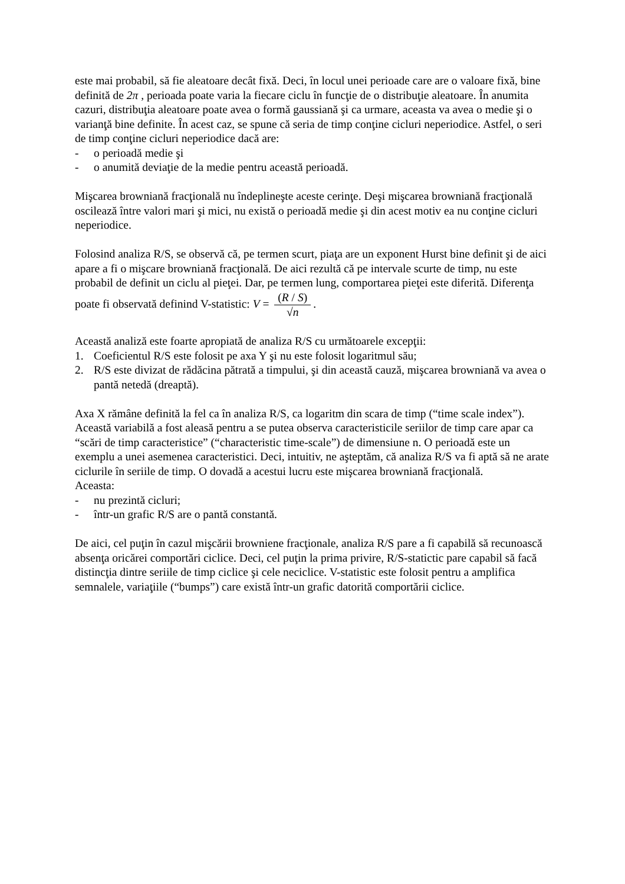este mai probabil, să fie aleatoare decât fixă. Deci, în locul unei perioade care are o valoare fixă, bine definită de 2π , perioada poate varia la fiecare ciclu în funcţie de o distribuţie aleatoare. În anumita cazuri, distribuţia aleatoare poate avea o formă gaussiană şi ca urmare, aceasta va avea o medie şi o varianţă bine definite. În acest caz, se spune că seria de timp conţine cicluri neperiodice. Astfel, o seri de timp conţine cicluri neperiodice dacă are:
- o perioadă medie şi
- o anumită deviaţie de la medie pentru această perioadă.
Mişcarea browniană fracţională nu îndeplineşte aceste cerinţe. Deşi mişcarea browniană fracţională oscilează între valori mari şi mici, nu există o perioadă medie şi din acest motiv ea nu conţine cicluri neperiodice.
Folosind analiza R/S, se observă că, pe termen scurt, piaţa are un exponent Hurst bine definit şi de aici apare a fi o mişcare browniană fracţională. De aici rezultă că pe intervale scurte de timp, nu este probabil de definit un ciclu al pieţei. Dar, pe termen lung, comportarea pieţei este diferită. Diferenţa poate fi observată definind V-statistic: V = (R / S) √n.
Această analiză este foarte apropiată de analiza R/S cu următoarele excepţii:
1. Coeficientul R/S este folosit pe axa Y şi nu este folosit logaritmul său;
2. R/S este divizat de rădăcina pătrată a timpului, şi din această cauză, mişcarea browniană va avea o pantă netedă (dreaptă).
Axa X rămâne definită la fel ca în analiza R/S, ca logaritm din scara de timp (“time scale index”). Această variabilă a fost aleasă pentru a se putea observa caracteristicile seriilor de timp care apar ca “scări de timp caracteristice” (“characteristic time-scale”) de dimensiune n. O perioadă este un exemplu a unei asemenea caracteristici. Deci, intuitiv, ne aşteptăm, că analiza R/S va fi aptă să ne arate ciclurile în seriile de timp. O dovadă a acestui lucru este mişcarea browniană fracţională.
Aceasta:
- nu prezintă cicluri;
- într-un grafic R/S are o pantă constantă.
De aici, cel puţin în cazul mişcării browniene fracţionale, analiza R/S pare a fi capabilă să recunoască absenţa oricărei comportări ciclice. Deci, cel puţin la prima privire, R/S-statictic pare capabil să facă distincţia dintre seriile de timp ciclice şi cele neciclice. V-statistic este folosit pentru a amplifica semnalele, variaţiile (“bumps”) care există într-un grafic datorită comportării ciclice.